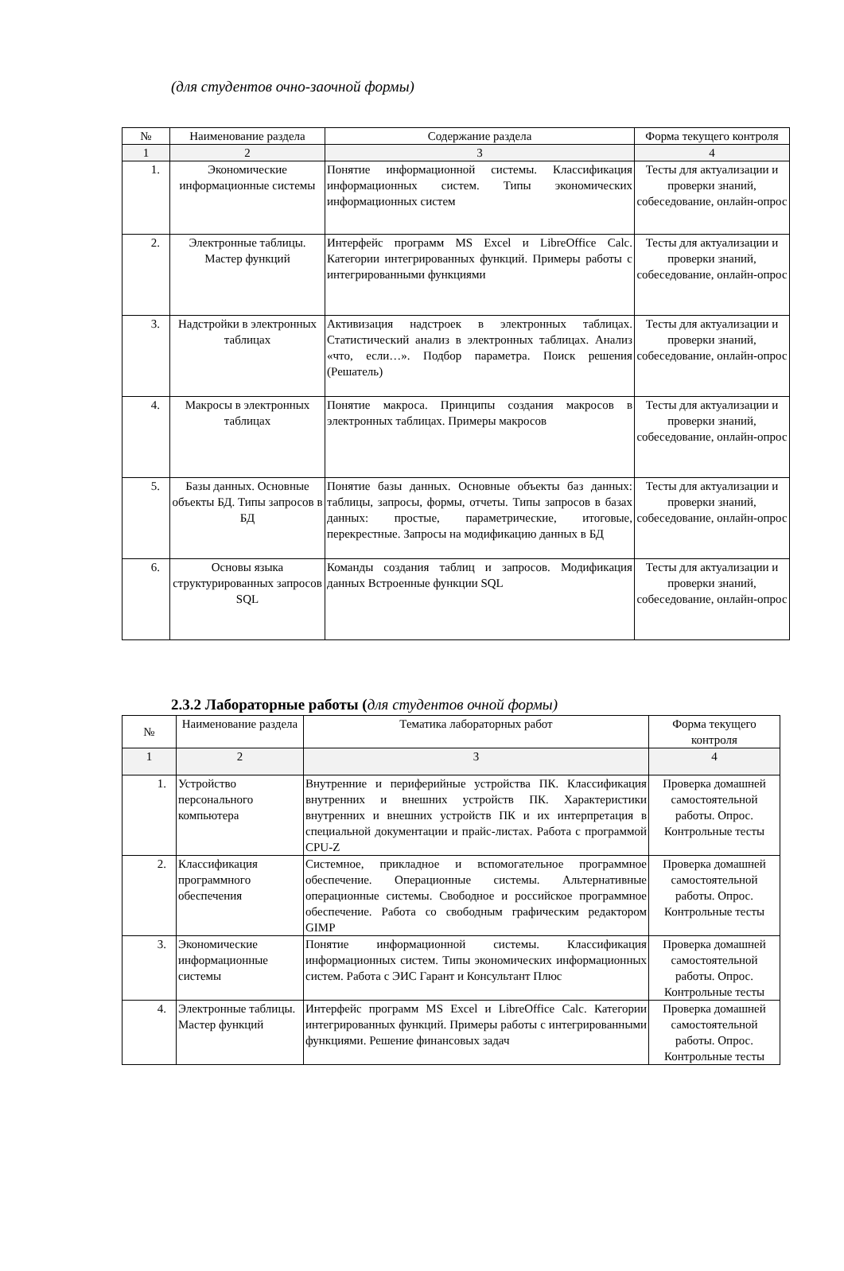(для студентов очно-заочной формы)
| № | Наименование раздела | Содержание раздела | Форма текущего контроля |
| --- | --- | --- | --- |
| 1 | 2 | 3 | 4 |
| 1. | Экономические информационные системы | Понятие информационной системы. Классификация информационных систем. Типы экономических информационных систем | Тесты для актуализации и проверки знаний, собеседование, онлайн-опрос |
| 2. | Электронные таблицы. Мастер функций | Интерфейс программ MS Excel и LibreOffice Calc. Категории интегрированных функций. Примеры работы с интегрированными функциями | Тесты для актуализации и проверки знаний, собеседование, онлайн-опрос |
| 3. | Надстройки в электронных таблицах | Активизация надстроек в электронных таблицах. Статистический анализ в электронных таблицах. Анализ «что, если…». Подбор параметра. Поиск решения (Решатель) | Тесты для актуализации и проверки знаний, собеседование, онлайн-опрос |
| 4. | Макросы в электронных таблицах | Понятие макроса. Принципы создания макросов в электронных таблицах. Примеры макросов | Тесты для актуализации и проверки знаний, собеседование, онлайн-опрос |
| 5. | Базы данных. Основные объекты БД. Типы запросов в БД | Понятие базы данных. Основные объекты баз данных: таблицы, запросы, формы, отчеты. Типы запросов в базах данных: простые, параметрические, итоговые, перекрестные. Запросы на модификацию данных в БД | Тесты для актуализации и проверки знаний, собеседование, онлайн-опрос |
| 6. | Основы языка структурированных запросов SQL | Команды создания таблиц и запросов. Модификация данных Встроенные функции SQL | Тесты для актуализации и проверки знаний, собеседование, онлайн-опрос |
2.3.2 Лабораторные работы (для студентов очной формы)
| № | Наименование раздела | Тематика лабораторных работ | Форма текущего контроля |
| --- | --- | --- | --- |
| 1 | 2 | 3 | 4 |
| 1. | Устройство персонального компьютера | Внутренние и периферийные устройства ПК. Классификация внутренних и внешних устройств ПК. Характеристики внутренних и внешних устройств ПК и их интерпретация в специальной документации и прайс-листах. Работа с программой CPU-Z | Проверка домашней самостоятельной работы. Опрос. Контрольные тесты |
| 2. | Классификация программного обеспечения | Системное, прикладное и вспомогательное программное обеспечение. Операционные системы. Альтернативные операционные системы. Свободное и российское программное обеспечение. Работа со свободным графическим редактором GIMP | Проверка домашней самостоятельной работы. Опрос. Контрольные тесты |
| 3. | Экономические информационные системы | Понятие информационной системы. Классификация информационных систем. Типы экономических информационных систем. Работа с ЭИС Гарант и Консультант Плюс | Проверка домашней самостоятельной работы. Опрос. Контрольные тесты |
| 4. | Электронные таблицы. Мастер функций | Интерфейс программ MS Excel и LibreOffice Calc. Категории интегрированных функций. Примеры работы с интегрированными функциями. Решение финансовых задач | Проверка домашней самостоятельной работы. Опрос. Контрольные тесты |